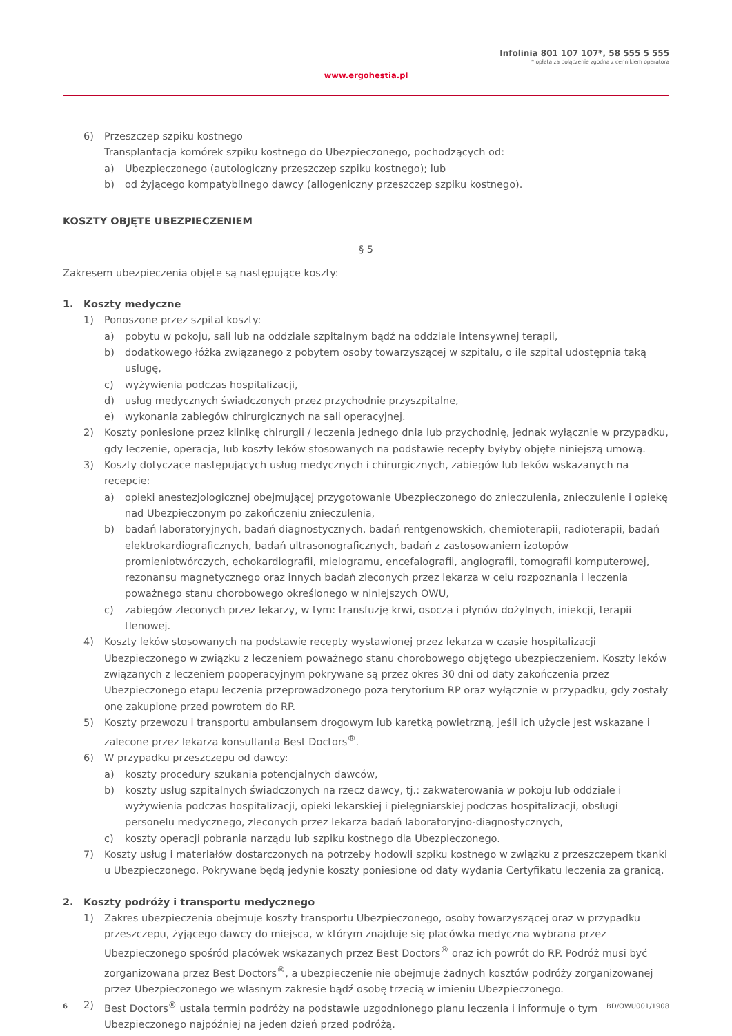Infolinia 801 107 107*, 58 555 5 555
* opłata za połączenie zgodna z cennikiem operatora
www.ergohestia.pl
6) Przeszczep szpiku kostnego
Transplantacja komórek szpiku kostnego do Ubezpieczonego, pochodzących od:
a) Ubezpieczonego (autologiczny przeszczep szpiku kostnego); lub
b) od żyjącego kompatybilnego dawcy (allogeniczny przeszczep szpiku kostnego).
KOSZTY OBJĘTE UBEZPIECZENIEM
§ 5
Zakresem ubezpieczenia objęte są następujące koszty:
1. Koszty medyczne
1) Ponoszone przez szpital koszty:
a) pobytu w pokoju, sali lub na oddziale szpitalnym bądź na oddziale intensywnej terapii,
b) dodatkowego łóżka związanego z pobytem osoby towarzyszącej w szpitalu, o ile szpital udostępnia taką usługę,
c) wyżywienia podczas hospitalizacji,
d) usług medycznych świadczonych przez przychodnie przyszpitalne,
e) wykonania zabiegów chirurgicznych na sali operacyjnej.
2) Koszty poniesione przez klinikę chirurgii / leczenia jednego dnia lub przychodnię, jednak wyłącznie w przypadku, gdy leczenie, operacja, lub koszty leków stosowanych na podstawie recepty byłyby objęte niniejszą umową.
3) Koszty dotyczące następujących usług medycznych i chirurgicznych, zabiegów lub leków wskazanych na recepcie:
a) opieki anestezjologicznej obejmującej przygotowanie Ubezpieczonego do znieczulenia, znieczulenie i opiekę nad Ubezpieczonym po zakończeniu znieczulenia,
b) badań laboratoryjnych, badań diagnostycznych, badań rentgenowskich, chemioterapii, radioterapii, badań elektrokardiograficznych, badań ultrasonograficznych, badań z zastosowaniem izotopów promieniotwórczych, echokardiografii, mielogramu, encefalografii, angiografii, tomografii komputerowej, rezonansu magnetycznego oraz innych badań zleconych przez lekarza w celu rozpoznania i leczenia poważnego stanu chorobowego określonego w niniejszych OWU,
c) zabiegów zleconych przez lekarzy, w tym: transfuzję krwi, osocza i płynów dożylnych, iniekcji, terapii tlenowej.
4) Koszty leków stosowanych na podstawie recepty wystawionej przez lekarza w czasie hospitalizacji Ubezpieczonego w związku z leczeniem poważnego stanu chorobowego objętego ubezpieczeniem. Koszty leków związanych z leczeniem pooperacyjnym pokrywane są przez okres 30 dni od daty zakończenia przez Ubezpieczonego etapu leczenia przeprowadzonego poza terytorium RP oraz wyłącznie w przypadku, gdy zostały one zakupione przed powrotem do RP.
5) Koszty przewozu i transportu ambulansem drogowym lub karetką powietrzną, jeśli ich użycie jest wskazane i zalecone przez lekarza konsultanta Best Doctors<sup>®</sup>.
6) W przypadku przeszczepu od dawcy:
a) koszty procedury szukania potencjalnych dawców,
b) koszty usług szpitalnych świadczonych na rzecz dawcy, tj.: zakwaterowania w pokoju lub oddziale i wyżywienia podczas hospitalizacji, opieki lekarskiej i pielęgniarskiej podczas hospitalizacji, obsługi personelu medycznego, zleconych przez lekarza badań laboratoryjno-diagnostycznych,
c) koszty operacji pobrania narządu lub szpiku kostnego dla Ubezpieczonego.
7) Koszty usług i materiałów dostarczonych na potrzeby hodowli szpiku kostnego w związku z przeszczepem tkanki u Ubezpieczonego. Pokrywane będą jedynie koszty poniesione od daty wydania Certyfikatu leczenia za granicą.
2. Koszty podróży i transportu medycznego
1) Zakres ubezpieczenia obejmuje koszty transportu Ubezpieczonego, osoby towarzyszącej oraz w przypadku przeszczepu, żyjącego dawcy do miejsca, w którym znajduje się placówka medyczna wybrana przez Ubezpieczonego spośród placówek wskazanych przez Best Doctors<sup>®</sup> oraz ich powrót do RP. Podróż musi być zorganizowana przez Best Doctors<sup>®</sup>, a ubezpieczenie nie obejmuje żadnych kosztów podróży zorganizowanej przez Ubezpieczonego we własnym zakresie bądź osobę trzecią w imieniu Ubezpieczonego.
2) Best Doctors<sup>®</sup> ustala termin podróży na podstawie uzgodnionego planu leczenia i informuje o tym Ubezpieczonego najpóźniej na jeden dzień przed podróżą.
6 BD/OWU001/1908